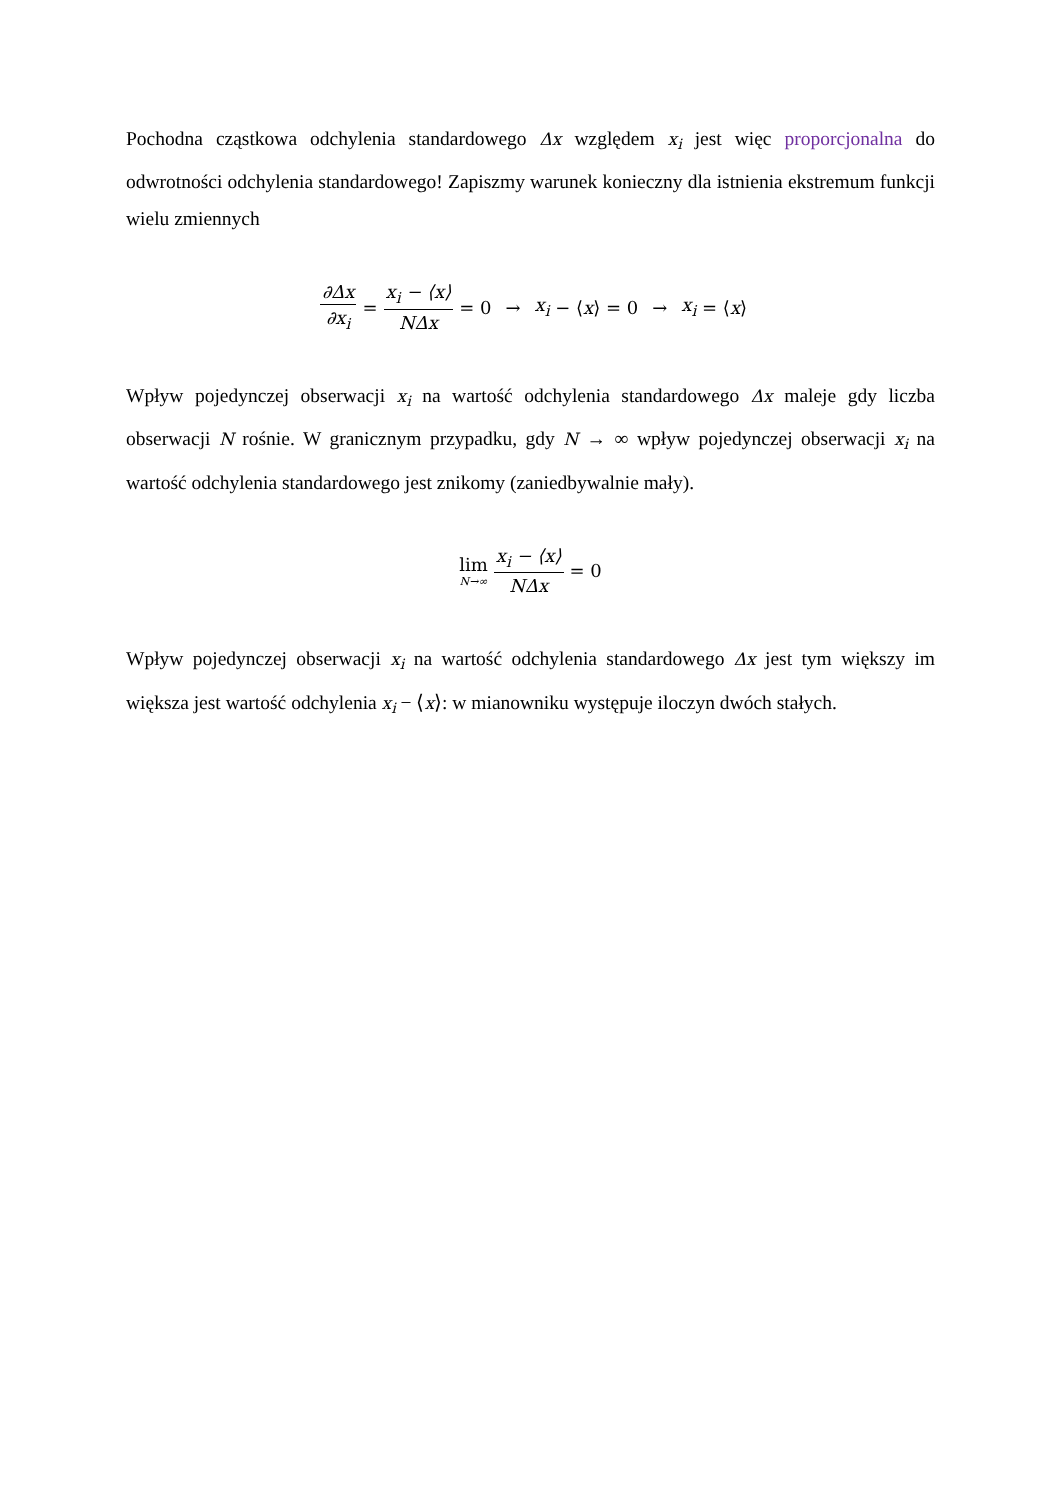Pochodna cząstkowa odchylenia standardowego Δx względem x<sub>i</sub> jest więc proporcjonalna do odwrotności odchylenia standardowego! Zapiszmy warunek konieczny dla istnienia ekstremum funkcji wielu zmiennych
∂Δx ∂x<sub>i</sub> = x<sub>i</sub> − ⟨x⟩ NΔx = 0 → x<sub>i</sub> − ⟨ x ⟩ = 0 → x<sub>i</sub> = ⟨ x ⟩
Wpływ pojedynczej obserwacji x<sub>i</sub> na wartość odchylenia standardowego Δx maleje gdy liczba obserwacji N rośnie. W granicznym przypadku, gdy N → ∞ wpływ pojedynczej obserwacji x<sub>i</sub> na wartość odchylenia standardowego jest znikomy (zaniedbywalnie mały).
lim N→∞ x<sub>i</sub> − ⟨x⟩ NΔx = 0
Wpływ pojedynczej obserwacji x<sub>i</sub> na wartość odchylenia standardowego Δx jest tym większy im większa jest wartość odchylenia x<sub>i</sub> − ⟨x⟩: w mianowniku występuje iloczyn dwóch stałych.